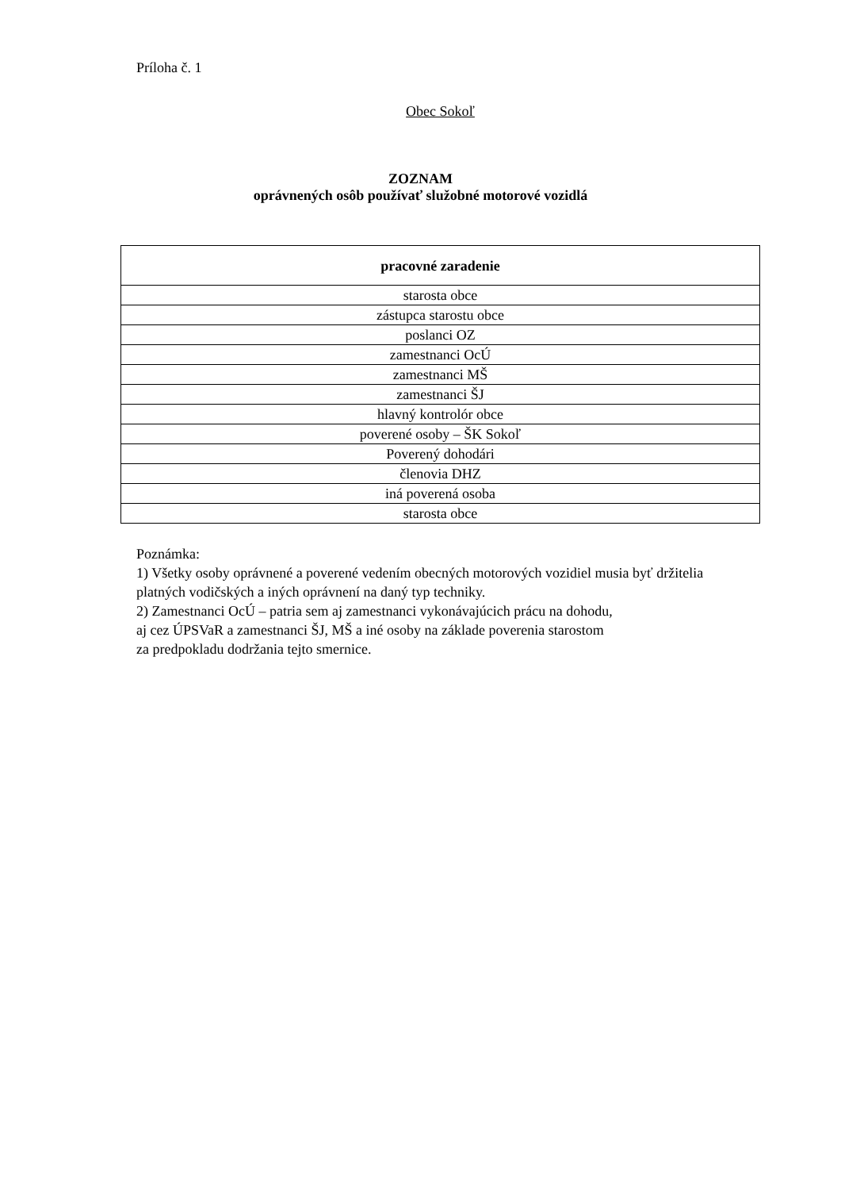Príloha č. 1
Obec Sokoľ
ZOZNAM
oprávnených osôb používať služobné motorové vozidlá
| pracovné zaradenie |
| --- |
| starosta obce |
| zástupca starostu obce |
| poslanci OZ |
| zamestnanci OcÚ |
| zamestnanci MŠ |
| zamestnanci ŠJ |
| hlavný kontrolór obce |
| poverené osoby – ŠK Sokoľ |
| Poverený dohodári |
| členovia DHZ |
| iná poverená osoba |
| starosta obce |
Poznámka:
1) Všetky osoby oprávnené a poverené vedením obecných motorových vozidiel musia byť držitelia platných vodičských a iných oprávnení na daný typ techniky.
2) Zamestnanci OcÚ – patria sem aj zamestnanci vykonávajúcich prácu na dohodu,
aj cez ÚPSVaR a zamestnanci ŠJ, MŠ a iné osoby na základe poverenia starostom
za predpokladu dodržania tejto smernice.